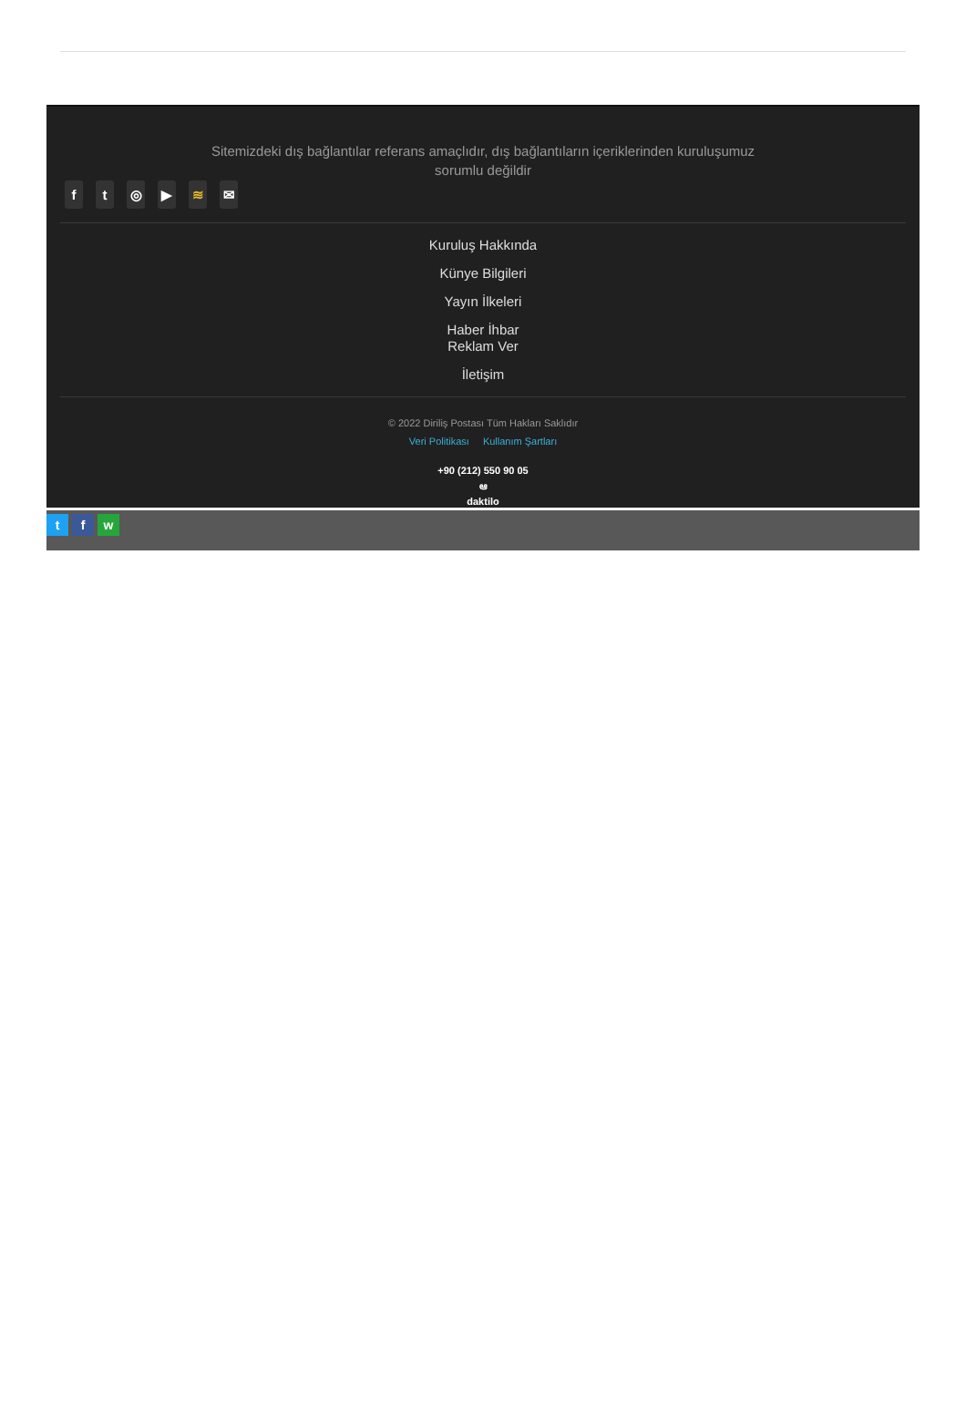Sitemizdeki dış bağlantılar referans amaçlıdır, dış bağlantıların içeriklerinden kuruluşumuz sorumlu değildir
ft ◎ ▶ ≋ ✉
Kuruluş Hakkında
Künye Bilgileri
Yayın İlkeleri
Haber İhbar
Reklam Ver
İletişim
© 2022 Diriliş Postası Tüm Hakları Saklıdır
Veri Politikası Kullanım Şartları
+90 (212) 550 90 05
ఆ
daktilo
tf w